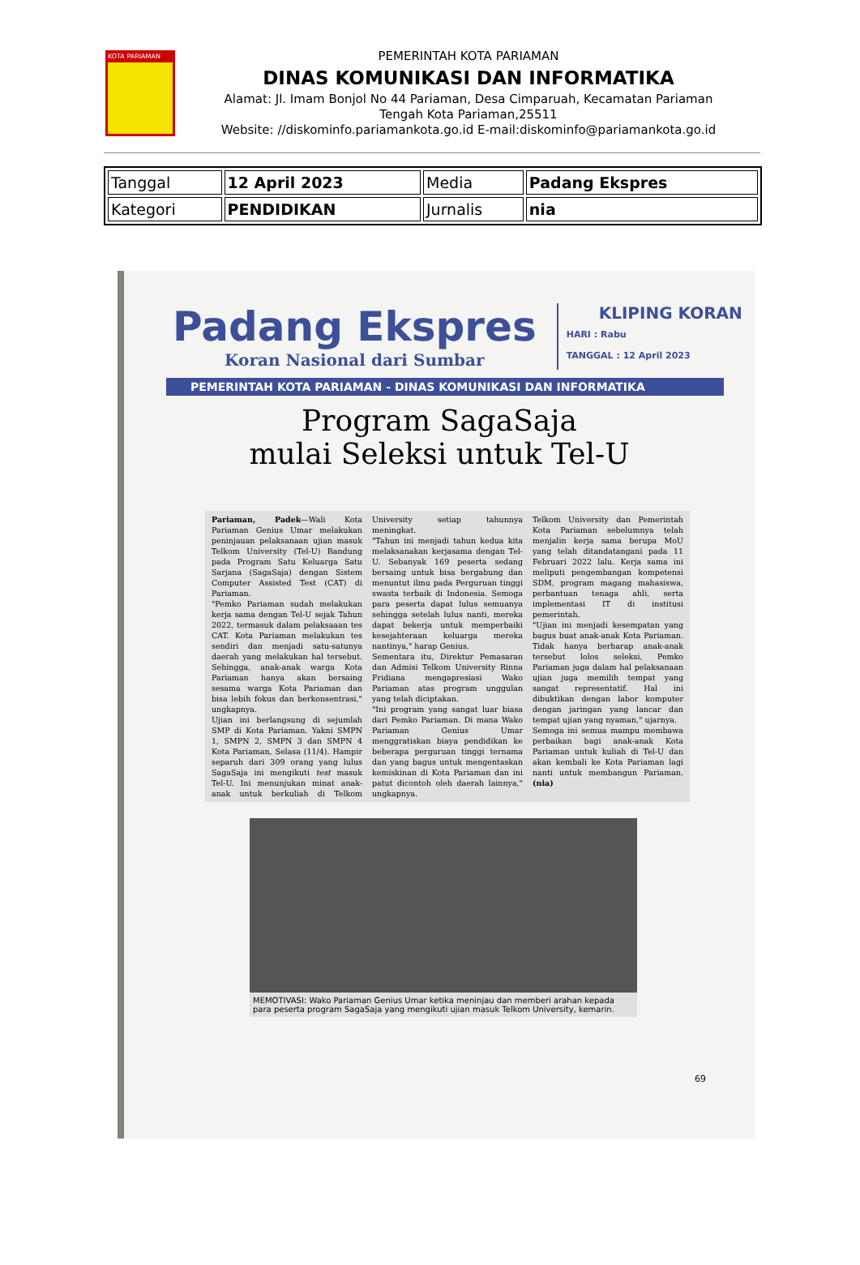KOTA PARIAMAN
PEMERINTAH KOTA PARIAMAN
DINAS KOMUNIKASI DAN INFORMATIKA
Alamat: Jl. Imam Bonjol No 44 Pariaman, Desa Cimparuah, Kecamatan Pariaman
Tengah Kota Pariaman,25511
Website: //diskominfo.pariamankota.go.id E-mail:diskominfo@pariamankota.go.id
| Tanggal | 12 April 2023 | Media | Padang Ekspres |
| Kategori | PENDIDIKAN | Jurnalis | nia |
Padang Ekspres
Koran Nasional dari Sumbar
KLIPING KORAN
HARI : Rabu
TANGGAL : 12 April 2023
PEMERINTAH KOTA PARIAMAN - DINAS KOMUNIKASI DAN INFORMATIKA
Program SagaSaja
mulai Seleksi untuk Tel-U
Pariaman, Padek—Wali Kota Pariaman Genius Umar melakukan peninjauan pelaksanaan ujian masuk Telkom University (Tel-U) Bandung pada Program Satu Keluarga Satu Sarjana (SagaSaja) dengan Sistem Computer Assisted Test (CAT) di Pariaman.
"Pemko Pariaman sudah melakukan kerja sama dengan Tel-U sejak Tahun 2022, termasuk dalam pelaksaaan tes CAT. Kota Pariaman melakukan tes sendiri dan menjadi satu-satunya daerah yang melakukan hal tersebut. Sehingga, anak-anak warga Kota Pariaman hanya akan bersaing sesama warga Kota Pariaman dan bisa lebih fokus dan berkonsentrasi," ungkapnya.
Ujian ini berlangsung di sejumlah SMP di Kota Pariaman. Yakni SMPN 1, SMPN 2, SMPN 3 dan SMPN 4 Kota Pariaman, Selasa (11/4). Hampir separuh dari 309 orang yang lulus SagaSaja ini mengikuti test masuk Tel-U. Ini menunjukan minat anak-anak untuk berkuliah di Telkom University setiap tahunnya meningkat.
"Tahun ini menjadi tahun kedua kita melaksanakan kerjasama dengan Tel-U. Sebanyak 169 peserta sedang bersaing untuk bisa bergabung dan menuntut ilmu pada Perguruan tinggi swasta terbaik di Indonesia. Semoga para peserta dapat lulus semuanya sehingga setelah lulus nanti, mereka dapat bekerja untuk memperbaiki kesejahteraan keluarga mereka nantinya," harap Genius.
Sementara itu, Direktur Pemasaran dan Admisi Telkom University Rinna Fridiana mengapresiasi Wako Pariaman atas program unggulan yang telah diciptakan.
"Ini program yang sangat luar biasa dari Pemko Pariaman. Di mana Wako Pariaman Genius Umar menggratiskan biaya pendidikan ke beberapa perguruan tinggi ternama dan yang bagus untuk mengentaskan kemiskinan di Kota Pariaman dan ini patut dicontoh oleh daerah lainnya," ungkapnya.
Telkom University dan Pemerintah Kota Pariaman sebelumnya telah menjalin kerja sama berupa MoU yang telah ditandatangani pada 11 Februari 2022 lalu. Kerja sama ini meliputi pengembangan kompetensi SDM, program magang mahasiswa, perbantuan tenaga ahli, serta implementasi IT di institusi pemerintah.
"Ujian ini menjadi kesempatan yang bagus buat anak-anak Kota Pariaman. Tidak hanya berharap anak-anak tersebut lolos seleksi, Pemko Pariaman juga dalam hal pelaksanaan ujian juga memilih tempat yang sangat representatif. Hal ini dibuktikan dengan labor komputer dengan jaringan yang lancar dan tempat ujian yang nyaman," ujarnya.
Semoga ini semua mampu membawa perbaikan bagi anak-anak Kota Pariaman untuk kuliah di Tel-U dan akan kembali ke Kota Pariaman lagi nanti untuk membangun Pariaman. (nia)
MEMOTIVASI: Wako Pariaman Genius Umar ketika meninjau dan memberi arahan kepada para peserta program SagaSaja yang mengikuti ujian masuk Telkom University, kemarin.
69